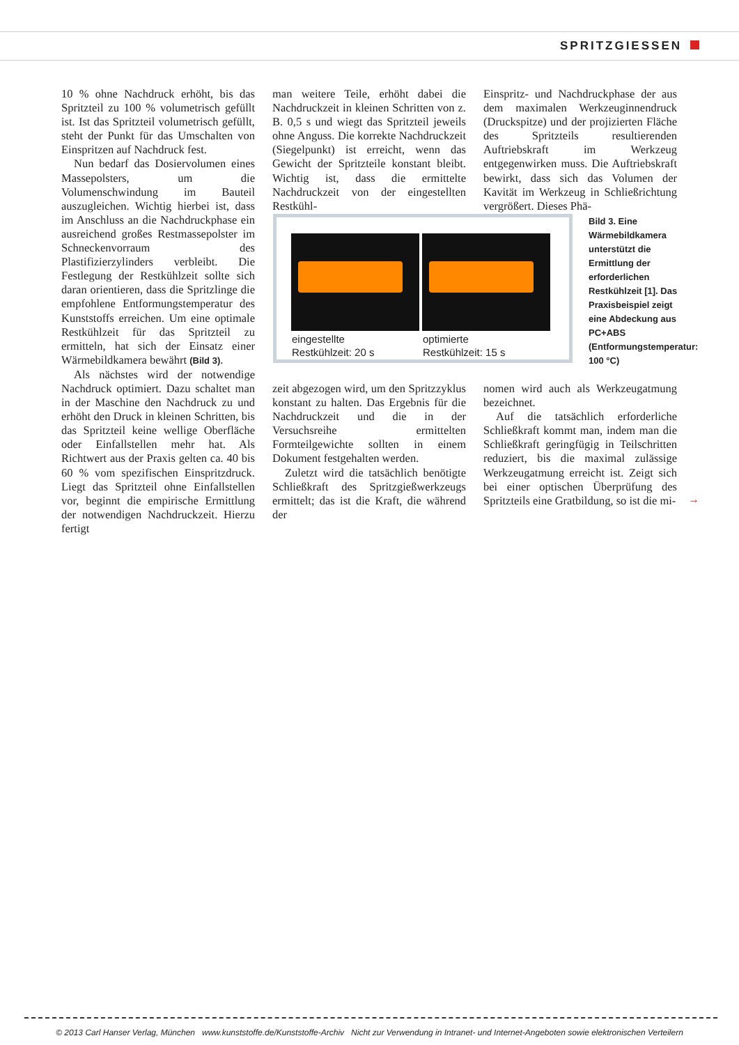SPRITZGIESSEN
10 % ohne Nachdruck erhöht, bis das Spritzteil zu 100 % volumetrisch gefüllt ist. Ist das Spritzteil volumetrisch gefüllt, steht der Punkt für das Umschalten von Einspritzen auf Nachdruck fest.
Nun bedarf das Dosiervolumen eines Massepolsters, um die Volumenschwindung im Bauteil auszugleichen. Wichtig hierbei ist, dass im Anschluss an die Nachdruckphase ein ausreichend großes Restmassepolster im Schneckenvorraum des Plastifizierzylinders verbleibt. Die Festlegung der Restkühlzeit sollte sich daran orientieren, dass die Spritzlinge die empfohlene Entformungstemperatur des Kunststoffs erreichen. Um eine optimale Restkühlzeit für das Spritzteil zu ermitteln, hat sich der Einsatz einer Wärmebildkamera bewährt (Bild 3).
Als nächstes wird der notwendige Nachdruck optimiert. Dazu schaltet man in der Maschine den Nachdruck zu und erhöht den Druck in kleinen Schritten, bis das Spritzteil keine wellige Oberfläche oder Einfallstellen mehr hat. Als Richtwert aus der Praxis gelten ca. 40 bis 60 % vom spezifischen Einspritzdruck. Liegt das Spritzteil ohne Einfallstellen vor, beginnt die empirische Ermittlung der notwendigen Nachdruckzeit. Hierzu fertigt
man weitere Teile, erhöht dabei die Nachdruckzeit in kleinen Schritten von z. B. 0,5 s und wiegt das Spritzteil jeweils ohne Anguss. Die korrekte Nachdruckzeit (Siegelpunkt) ist erreicht, wenn das Gewicht der Spritzteile konstant bleibt. Wichtig ist, dass die ermittelte Nachdruckzeit von der eingestellten Restkühl-
Einspritz- und Nachdruckphase der aus dem maximalen Werkzeuginnendruck (Druckspitze) und der projizierten Fläche des Spritzteils resultierenden Auftriebskraft im Werkzeug entgegenwirken muss. Die Auftriebskraft bewirkt, dass sich das Volumen der Kavität im Werkzeug in Schließrichtung vergrößert. Dieses Phä-
eingestellte
Restkühlzeit: 20 s
optimierte
Restkühlzeit: 15 s
Bild 3. Eine Wärmebildkamera unterstützt die Ermittlung der erforderlichen Restkühlzeit [1]. Das Praxisbeispiel zeigt eine Abdeckung aus PC+ABS (Entformungstemperatur: 100 °C)
zeit abgezogen wird, um den Spritzzyklus konstant zu halten. Das Ergebnis für die Nachdruckzeit und die in der Versuchsreihe ermittelten Formteilgewichte sollten in einem Dokument festgehalten werden.
Zuletzt wird die tatsächlich benötigte Schließkraft des Spritzgießwerkzeugs ermittelt; das ist die Kraft, die während der
nomen wird auch als Werkzeugatmung bezeichnet.
Auf die tatsächlich erforderliche Schließkraft kommt man, indem man die Schließkraft geringfügig in Teilschritten reduziert, bis die maximal zulässige Werkzeugatmung erreicht ist. Zeigt sich bei einer optischen Überprüfung des Spritzteils eine Gratbildung, so ist die mi-
→
© 2013 Carl Hanser Verlag, München www.kunststoffe.de/Kunststoffe-Archiv Nicht zur Verwendung in Intranet- und Internet-Angeboten sowie elektronischen Verteilern